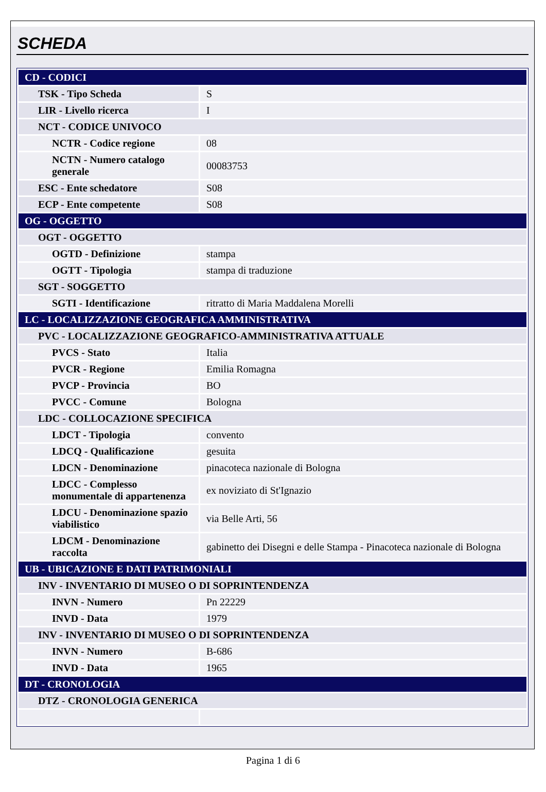SCHEDA
| CD - CODICI | |
| TSK - Tipo Scheda | S |
| LIR - Livello ricerca | I |
| NCT - CODICE UNIVOCO | |
| NCTR - Codice regione | 08 |
| NCTN - Numero catalogo generale | 00083753 |
| ESC - Ente schedatore | S08 |
| ECP - Ente competente | S08 |
| OG - OGGETTO | |
| OGT - OGGETTO | |
| OGTD - Definizione | stampa |
| OGTT - Tipologia | stampa di traduzione |
| SGT - SOGGETTO | |
| SGTI - Identificazione | ritratto di Maria Maddalena Morelli |
| LC - LOCALIZZAZIONE GEOGRAFICA AMMINISTRATIVA | |
| PVC - LOCALIZZAZIONE GEOGRAFICO-AMMINISTRATIVA ATTUALE | |
| PVCS - Stato | Italia |
| PVCR - Regione | Emilia Romagna |
| PVCP - Provincia | BO |
| PVCC - Comune | Bologna |
| LDC - COLLOCAZIONE SPECIFICA | |
| LDCT - Tipologia | convento |
| LDCQ - Qualificazione | gesuita |
| LDCN - Denominazione | pinacoteca nazionale di Bologna |
| LDCC - Complesso monumentale di appartenenza | ex noviziato di St'Ignazio |
| LDCU - Denominazione spazio viabilistico | via Belle Arti, 56 |
| LDCM - Denominazione raccolta | gabinetto dei Disegni e delle Stampa - Pinacoteca nazionale di Bologna |
| UB - UBICAZIONE E DATI PATRIMONIALI | |
| INV - INVENTARIO DI MUSEO O DI SOPRINTENDENZA | |
| INVN - Numero | Pn 22229 |
| INVD - Data | 1979 |
| INV - INVENTARIO DI MUSEO O DI SOPRINTENDENZA | |
| INVN - Numero | B-686 |
| INVD - Data | 1965 |
| DT - CRONOLOGIA | |
| DTZ - CRONOLOGIA GENERICA | |
Pagina 1 di 6